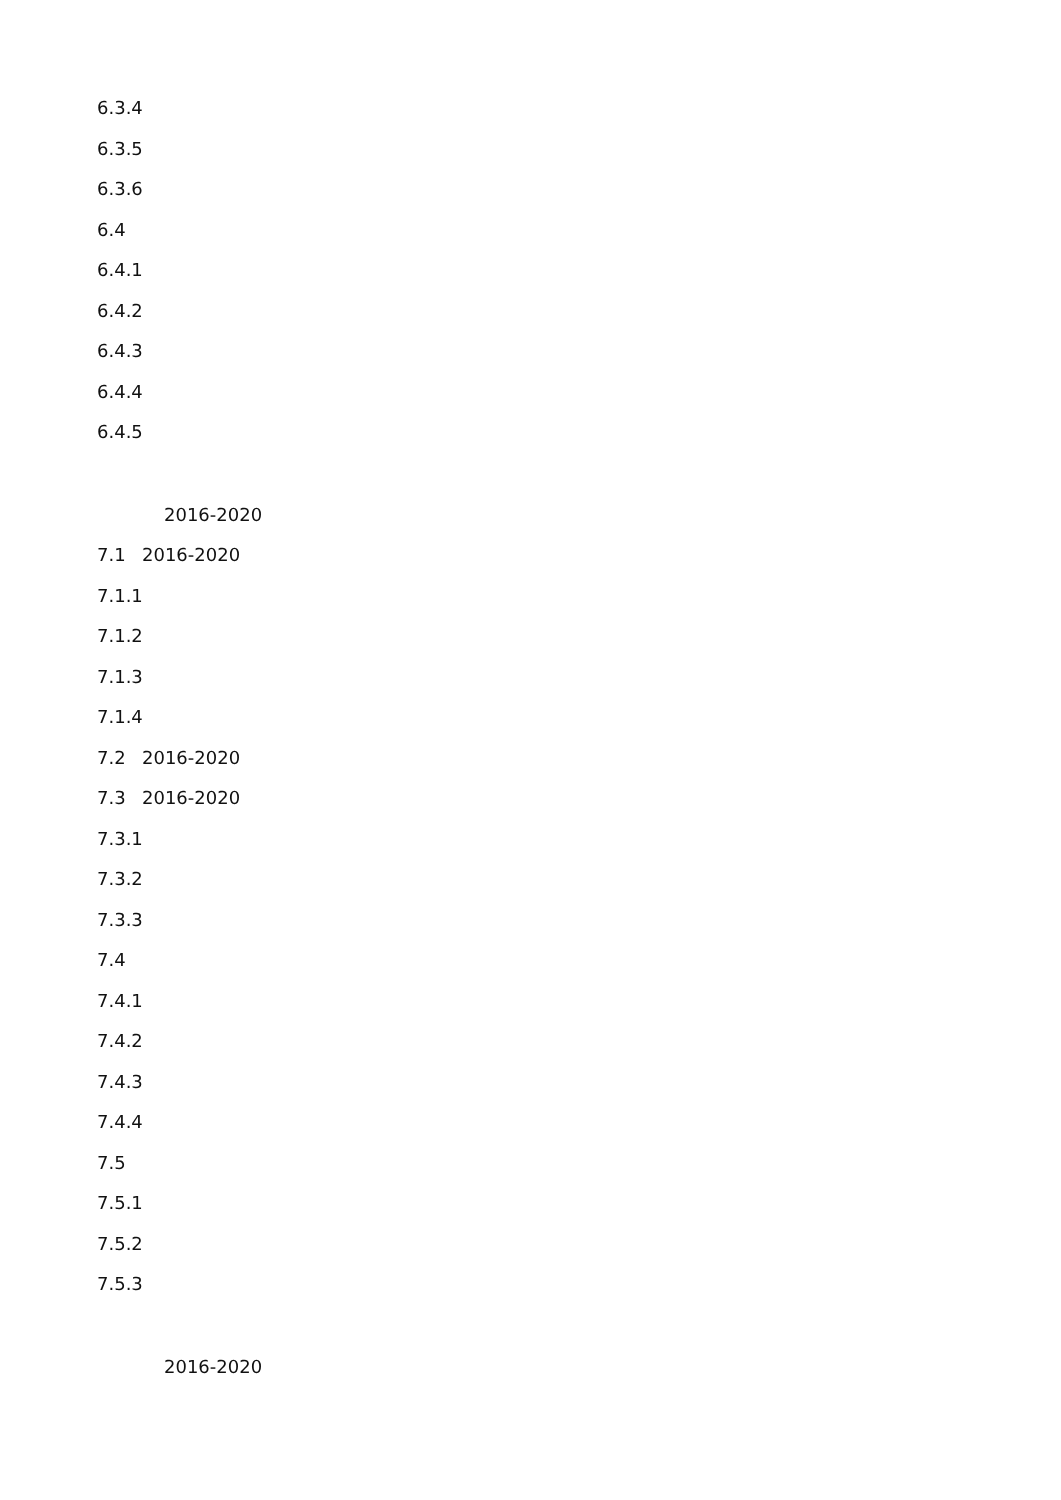6.3.4
6.3.5
6.3.6
6.4
6.4.1
6.4.2
6.4.3
6.4.4
6.4.5
2016-2020
7.1 2016-2020
7.1.1
7.1.2
7.1.3
7.1.4
7.2 2016-2020
7.3 2016-2020
7.3.1
7.3.2
7.3.3
7.4
7.4.1
7.4.2
7.4.3
7.4.4
7.5
7.5.1
7.5.2
7.5.3
2016-2020